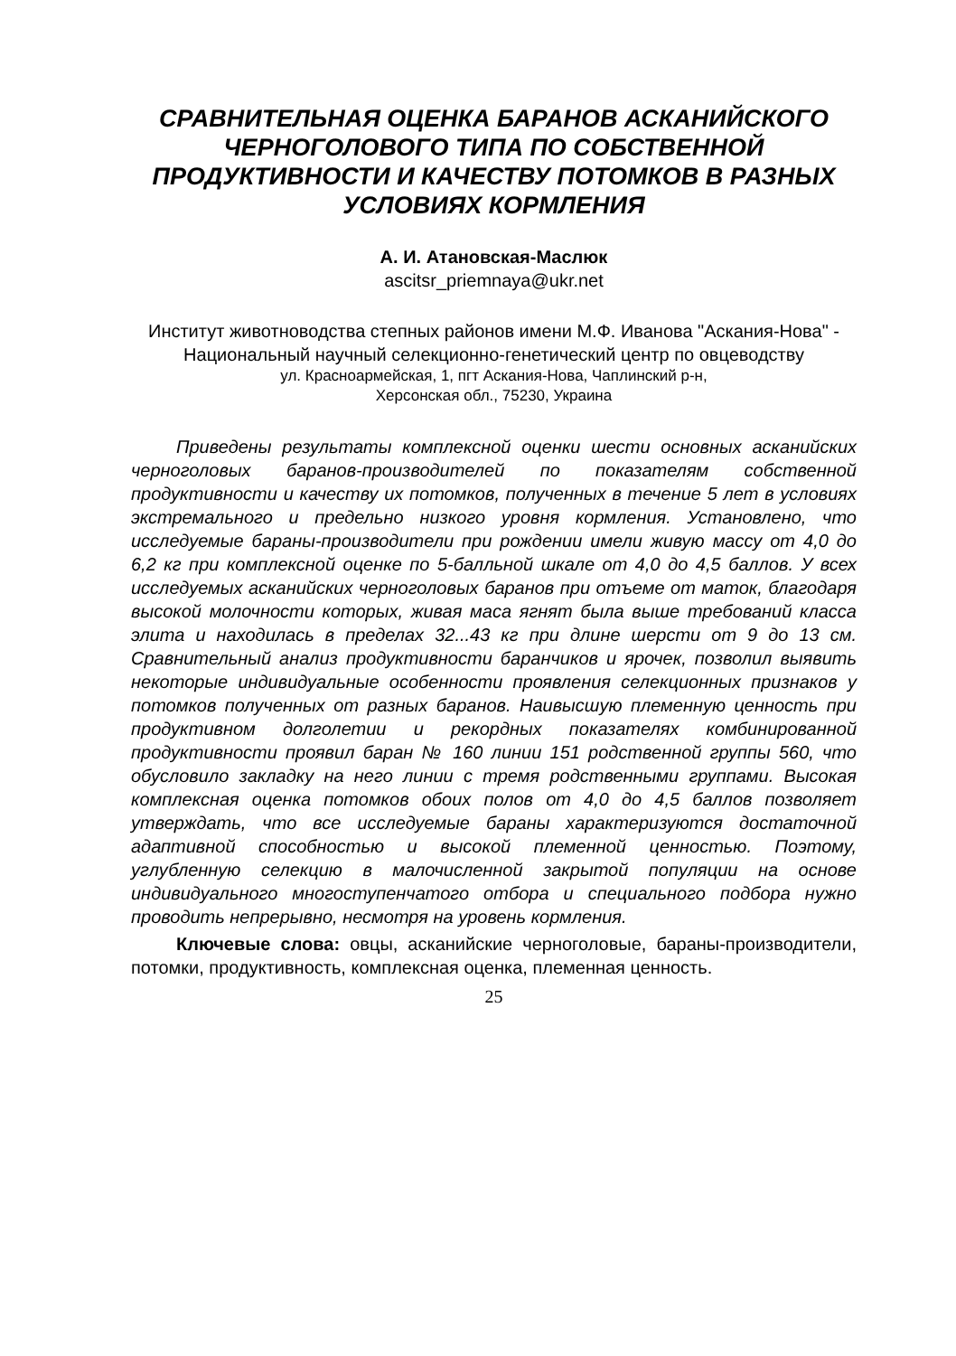СРАВНИТЕЛЬНАЯ ОЦЕНКА БАРАНОВ АСКАНИЙСКОГО ЧЕРНОГОЛОВОГО ТИПА ПО СОБСТВЕННОЙ ПРОДУКТИВНОСТИ И КАЧЕСТВУ ПОТОМКОВ В РАЗНЫХ УСЛОВИЯХ КОРМЛЕНИЯ
А. И. Атановская-Маслюк
ascitsr_priemnaya@ukr.net
Институт животноводства степных районов имени М.Ф. Иванова "Аскания-Нова" - Национальный научный селекционно-генетический центр по овцеводству
ул. Красноармейская, 1, пгт Аскания-Нова, Чаплинский р-н,
Херсонская обл., 75230, Украина
Приведены результаты комплексной оценки шести основных асканийских черноголовых баранов-производителей по показателям собственной продуктивности и качеству их потомков, полученных в течение 5 лет в условиях экстремального и предельно низкого уровня кормления. Установлено, что исследуемые бараны-производители при рождении имели живую массу от 4,0 до 6,2 кг при комплексной оценке по 5-балльной шкале от 4,0 до 4,5 баллов. У всех исследуемых асканийских черноголовых баранов при отъеме от маток, благодаря высокой молочности которых, живая маса ягнят была выше требований класса элита и находилась в пределах 32...43 кг при длине шерсти от 9 до 13 см. Сравнительный анализ продуктивности баранчиков и ярочек, позволил выявить некоторые индивидуальные особенности проявления селекционных признаков у потомков полученных от разных баранов. Наивысшую племенную ценность при продуктивном долголетии и рекордных показателях комбинированной продуктивности проявил баран № 160 линии 151 родственной группы 560, что обусловило закладку на него линии с тремя родственными группами. Высокая комплексная оценка потомков обоих полов от 4,0 до 4,5 баллов позволяет утверждать, что все исследуемые бараны характеризуются достаточной адаптивной способностью и высокой племенной ценностью. Поэтому, углубленную селекцию в малочисленной закрытой популяции на основе индивидуального многоступенчатого отбора и специального подбора нужно проводить непрерывно, несмотря на уровень кормления.
Ключевые слова: овцы, асканийские черноголовые, бараны-производители, потомки, продуктивность, комплексная оценка, племенная ценность.
25